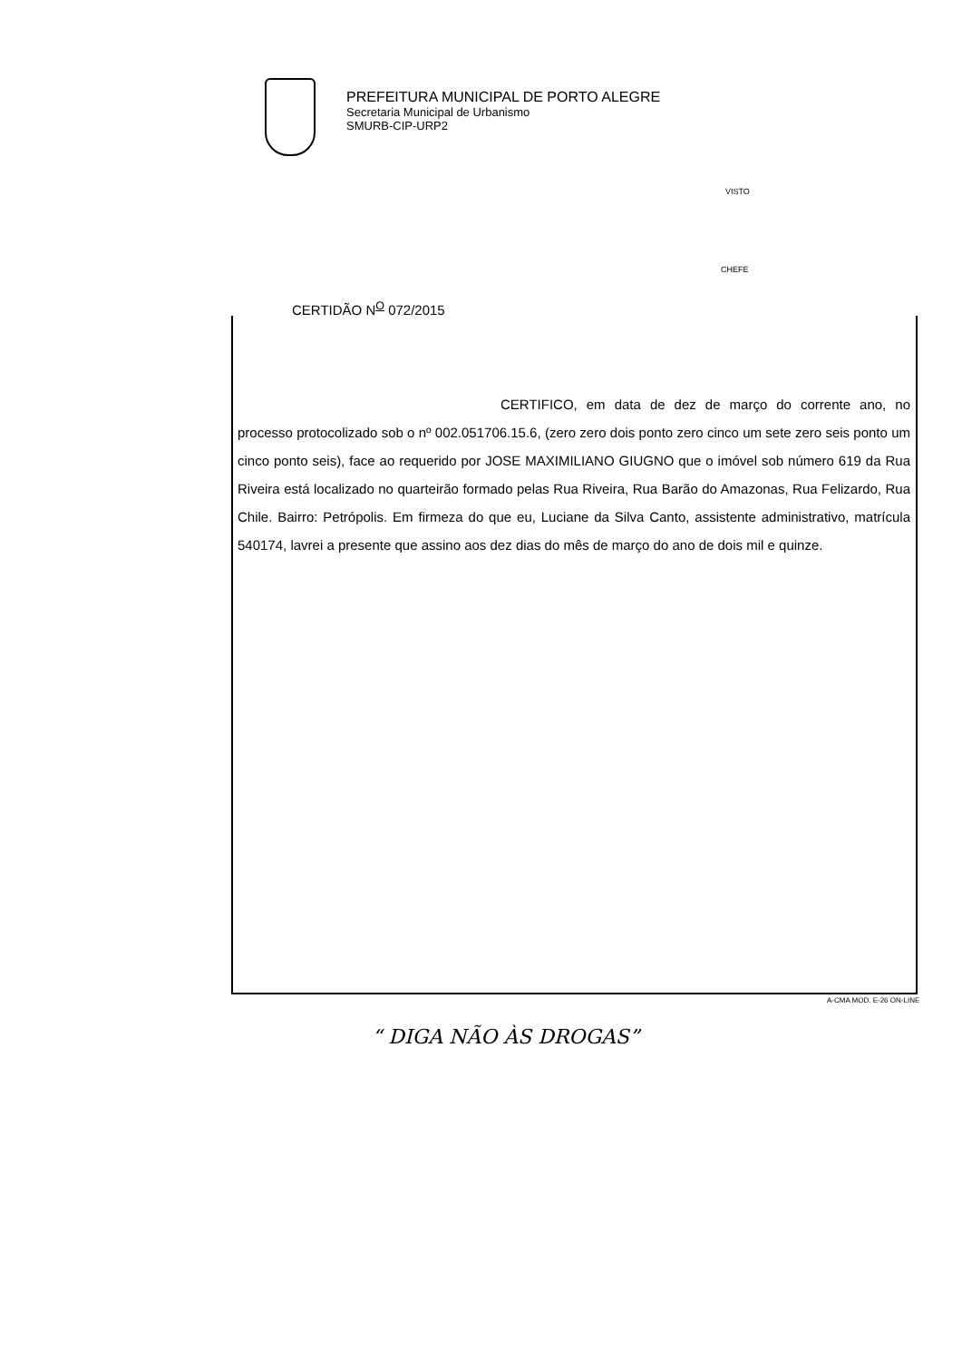PREFEITURA MUNICIPAL DE PORTO ALEGRE
Secretaria Municipal de Urbanismo
SMURB-CIP-URP2
VISTO
CHEFE
CERTIDÃO N<sup>O</sup> 072/2015
CERTIFICO, em data de dez de março do corrente ano, no processo protocolizado sob o nº 002.051706.15.6, (zero zero dois ponto zero cinco um sete zero seis ponto um cinco ponto seis), face ao requerido por JOSE MAXIMILIANO GIUGNO que o imóvel sob número 619 da Rua Riveira está localizado no quarteirão formado pelas Rua Riveira, Rua Barão do Amazonas, Rua Felizardo, Rua Chile. Bairro: Petrópolis. Em firmeza do que eu, Luciane da Silva Canto, assistente administrativo, matrícula 540174, lavrei a presente que assino aos dez dias do mês de março do ano de dois mil e quinze.
A-CMA MOD. E-26 ON-LINE
“ DIGA NÃO ÀS DROGAS”